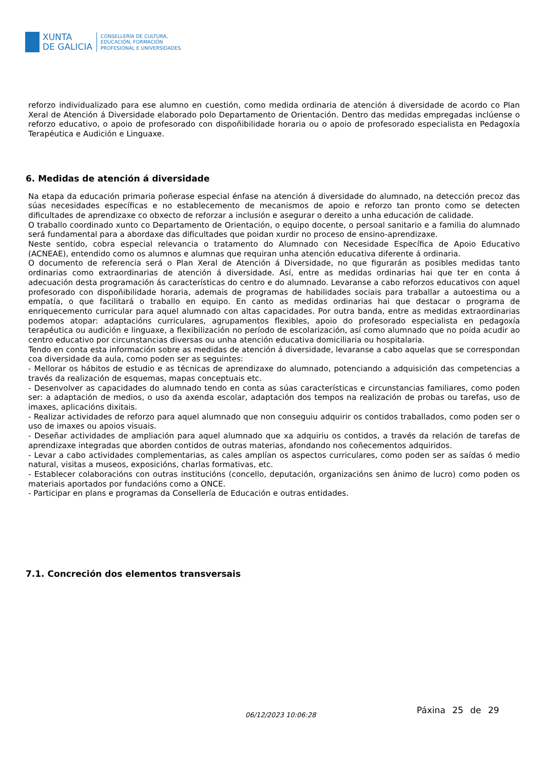XUNTA
DE GALICIA
CONSELLERÍA DE CULTURA,
EDUCACIÓN, FORMACIÓN
PROFESIONAL E UNIVERSIDADES
reforzo individualizado para ese alumno en cuestión, como medida ordinaria de atención á diversidade de acordo co Plan Xeral de Atención á Diversidade elaborado polo Departamento de Orientación. Dentro das medidas empregadas inclúense o reforzo educativo, o apoio de profesorado con dispoñibilidade horaria ou o apoio de profesorado especialista en Pedagoxía Terapéutica e Audición e Linguaxe.
6. Medidas de atención á diversidade
Na etapa da educación primaria poñerase especial énfase na atención á diversidade do alumnado, na detección precoz das súas necesidades específicas e no establecemento de mecanismos de apoio e reforzo tan pronto como se detecten dificultades de aprendizaxe co obxecto de reforzar a inclusión e asegurar o dereito a unha educación de calidade.
O traballo coordinado xunto co Departamento de Orientación, o equipo docente, o persoal sanitario e a familia do alumnado será fundamental para a abordaxe das dificultades que poidan xurdir no proceso de ensino-aprendizaxe.
Neste sentido, cobra especial relevancia o tratamento do Alumnado con Necesidade Específica de Apoio Educativo (ACNEAE), entendido como os alumnos e alumnas que requiran unha atención educativa diferente á ordinaria.
O documento de referencia será o Plan Xeral de Atención á Diversidade, no que figurarán as posibles medidas tanto ordinarias como extraordinarias de atención á diversidade. Así, entre as medidas ordinarias hai que ter en conta á adecuación desta programación ás características do centro e do alumnado. Levaranse a cabo reforzos educativos con aquel profesorado con dispoñibilidade horaria, ademais de programas de habilidades sociais para traballar a autoestima ou a empatía, o que facilitará o traballo en equipo. En canto as medidas ordinarias hai que destacar o programa de enriquecemento curricular para aquel alumnado con altas capacidades. Por outra banda, entre as medidas extraordinarias podemos atopar: adaptacións curriculares, agrupamentos flexibles, apoio do profesorado especialista en pedagoxía terapéutica ou audición e linguaxe, a flexibilización no período de escolarización, así como alumnado que no poida acudir ao centro educativo por circunstancias diversas ou unha atención educativa domiciliaria ou hospitalaria.
Tendo en conta esta información sobre as medidas de atención á diversidade, levaranse a cabo aquelas que se correspondan coa diversidade da aula, como poden ser as seguintes:
- Mellorar os hábitos de estudio e as técnicas de aprendizaxe do alumnado, potenciando a adquisición das competencias a través da realización de esquemas, mapas conceptuais etc.
- Desenvolver as capacidades do alumnado tendo en conta as súas características e circunstancias familiares, como poden ser: a adaptación de medios, o uso da axenda escolar, adaptación dos tempos na realización de probas ou tarefas, uso de imaxes, aplicacións dixitais.
- Realizar actividades de reforzo para aquel alumnado que non conseguiu adquirir os contidos traballados, como poden ser o uso de imaxes ou apoios visuais.
- Deseñar actividades de ampliación para aquel alumnado que xa adquiriu os contidos, a través da relación de tarefas de aprendizaxe integradas que aborden contidos de outras materias, afondando nos coñecementos adquiridos.
- Levar a cabo actividades complementarias, as cales amplían os aspectos curriculares, como poden ser as saídas ó medio natural, visitas a museos, exposicións, charlas formativas, etc.
- Establecer colaboracións con outras institucións (concello, deputación, organizacións sen ánimo de lucro) como poden os materiais aportados por fundacións como a ONCE.
- Participar en plans e programas da Consellería de Educación e outras entidades.
7.1. Concreción dos elementos transversais
06/12/2023 10:06:28 Páxina 25 de 29